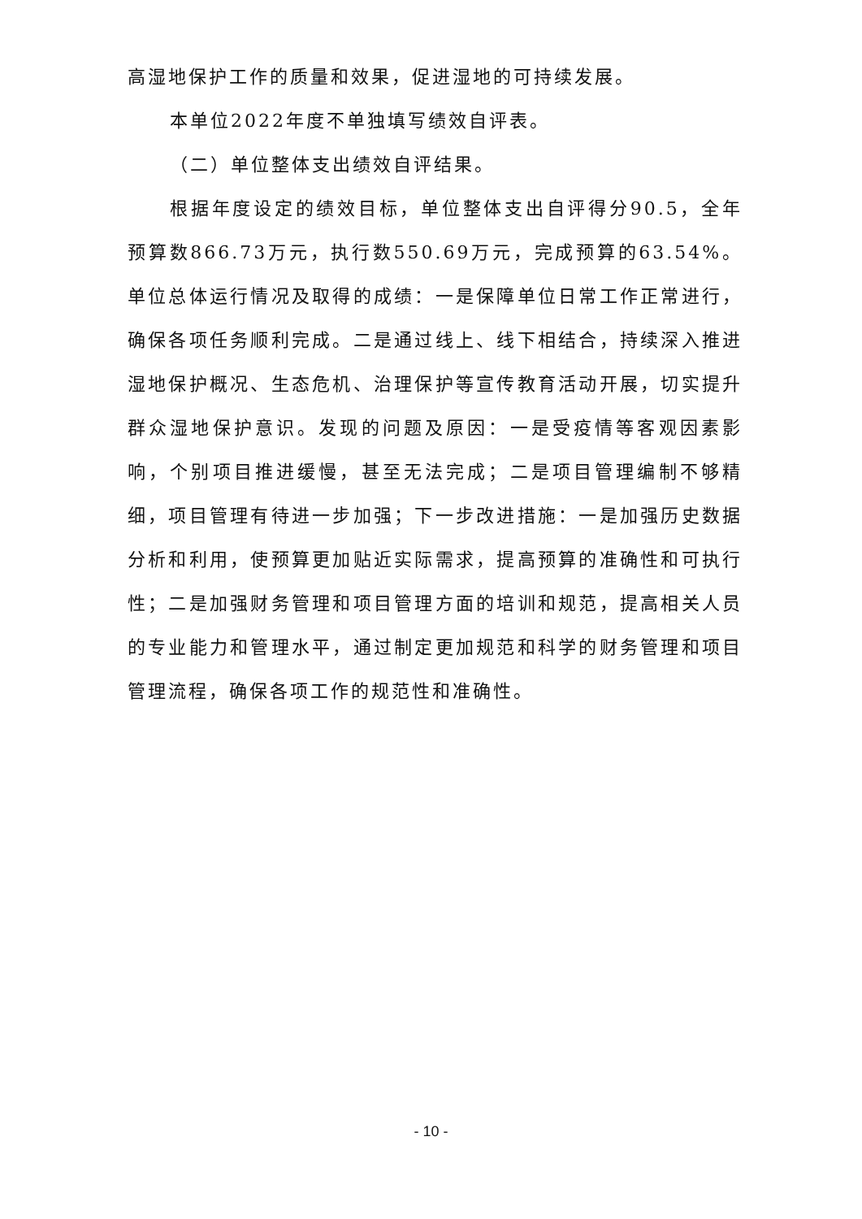高湿地保护工作的质量和效果，促进湿地的可持续发展。
本单位2022年度不单独填写绩效自评表。
（二）单位整体支出绩效自评结果。
根据年度设定的绩效目标，单位整体支出自评得分90.5，全年预算数866.73万元，执行数550.69万元，完成预算的63.54%。单位总体运行情况及取得的成绩：一是保障单位日常工作正常进行，确保各项任务顺利完成。二是通过线上、线下相结合，持续深入推进湿地保护概况、生态危机、治理保护等宣传教育活动开展，切实提升群众湿地保护意识。发现的问题及原因：一是受疫情等客观因素影响，个别项目推进缓慢，甚至无法完成；二是项目管理编制不够精细，项目管理有待进一步加强；下一步改进措施：一是加强历史数据分析和利用，使预算更加贴近实际需求，提高预算的准确性和可执行性；二是加强财务管理和项目管理方面的培训和规范，提高相关人员的专业能力和管理水平，通过制定更加规范和科学的财务管理和项目管理流程，确保各项工作的规范性和准确性。
- 10 -